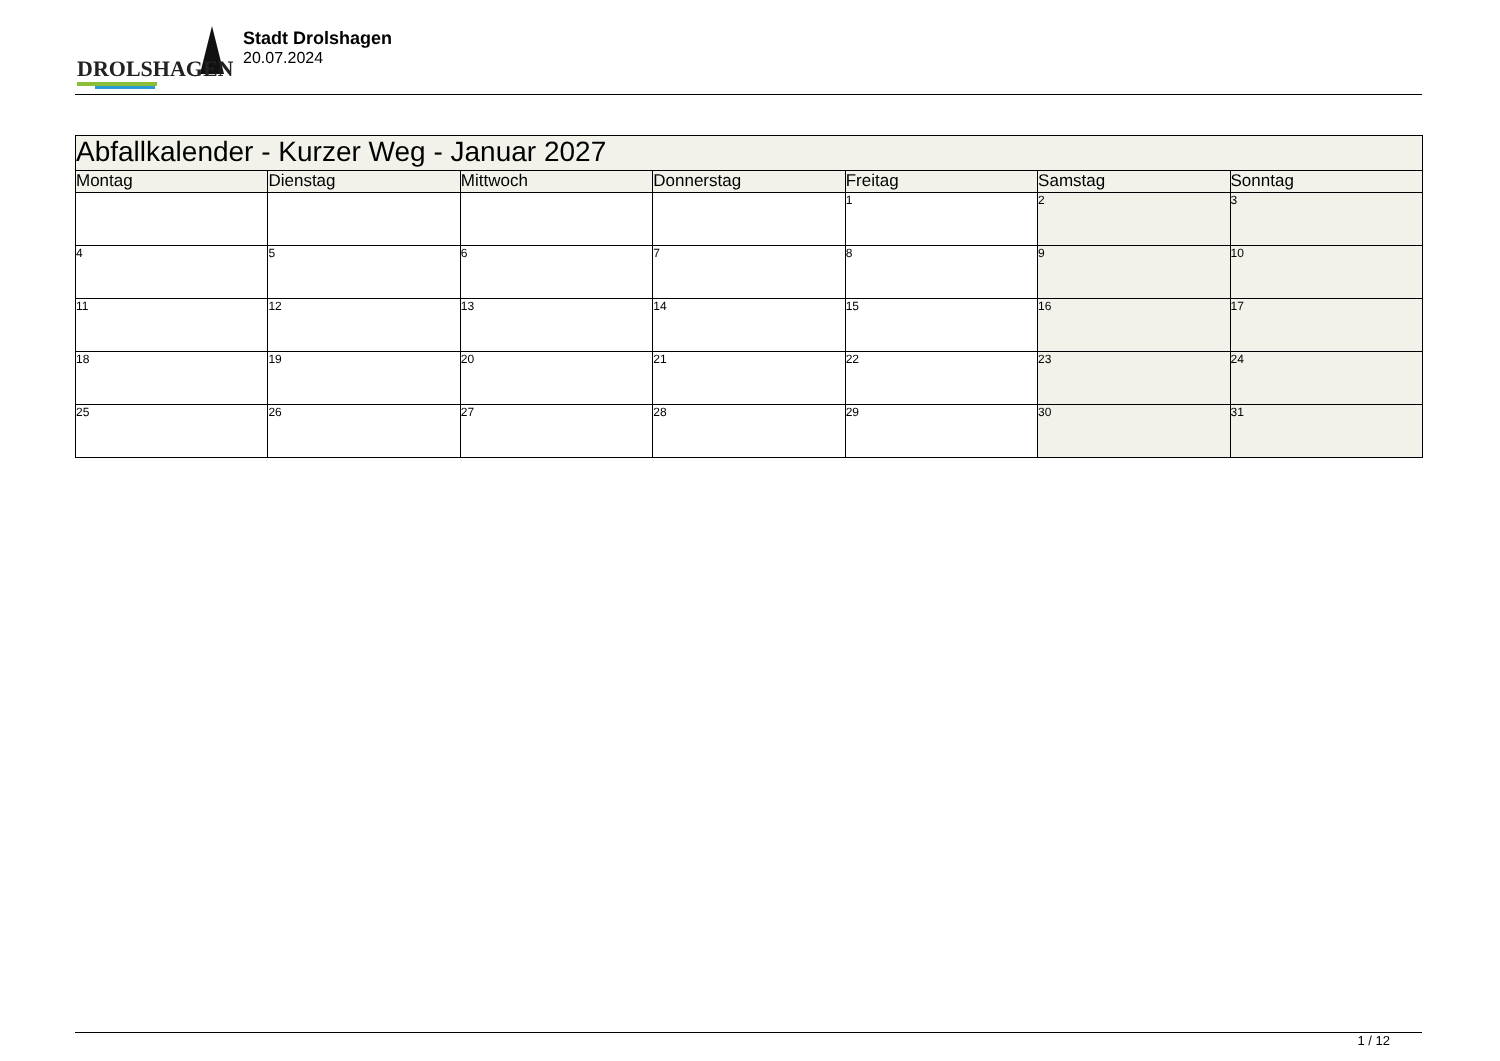DROLSHAGEN
Stadt Drolshagen
20.07.2024
| Abfallkalender - Kurzer Weg - Januar 2027 | | | | | | |
| Montag | Dienstag | Mittwoch | Donnerstag | Freitag | Samstag | Sonntag |
| | | | | 1 | 2 | 3 |
| 4 | 5 | 6 | 7 | 8 | 9 | 10 |
| 11 | 12 | 13 | 14 | 15 | 16 | 17 |
| 18 | 19 | 20 | 21 | 22 | 23 | 24 |
| 25 | 26 | 27 | 28 | 29 | 30 | 31 |
1 / 12